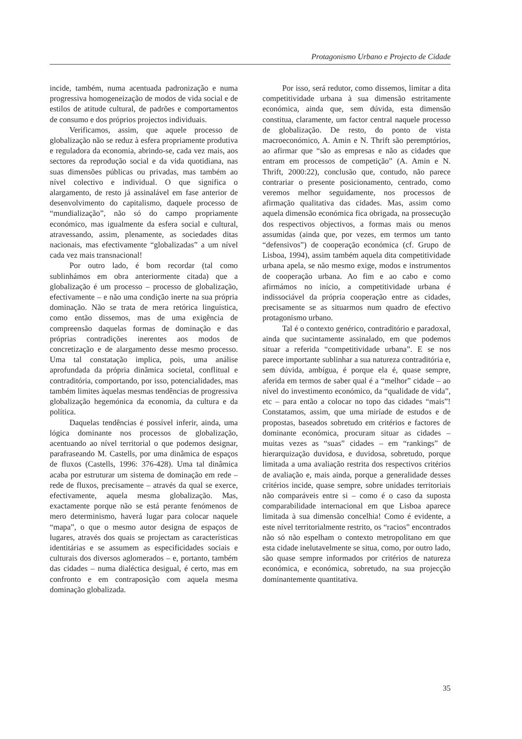Protagonismo Urbano e Projecto de Cidade
incide, também, numa acentuada padronização e numa progressiva homogeneização de modos de vida social e de estilos de atitude cultural, de padrões e comportamentos de consumo e dos próprios projectos individuais.
Verificamos, assim, que aquele processo de globalização não se reduz à esfera propriamente produtiva e reguladora da economia, abrindo-se, cada vez mais, aos sectores da reprodução social e da vida quotidiana, nas suas dimensões públicas ou privadas, mas também ao nível colectivo e individual. O que significa o alargamento, de resto já assinalável em fase anterior de desenvolvimento do capitalismo, daquele processo de “mundialização”, não só do campo propriamente económico, mas igualmente da esfera social e cultural, atravessando, assim, plenamente, as sociedades ditas nacionais, mas efectivamente “globalizadas” a um nível cada vez mais transnacional!
Por outro lado, é bom recordar (tal como sublinhámos em obra anteriormente citada) que a globalização é um processo – processo de globalização, efectivamente – e não uma condição inerte na sua própria dominação. Não se trata de mera retórica linguística, como então dissemos, mas de uma exigência de compreensão daquelas formas de dominação e das próprias contradições inerentes aos modos de concretização e de alargamento desse mesmo processo. Uma tal constatação implica, pois, uma análise aprofundada da própria dinâmica societal, conflitual e contraditória, comportando, por isso, potencialidades, mas também limites àquelas mesmas tendências de progressiva globalização hegemónica da economia, da cultura e da política.
Daquelas tendências é possível inferir, ainda, uma lógica dominante nos processos de globalização, acentuando ao nível territorial o que podemos designar, parafraseando M. Castells, por uma dinâmica de espaços de fluxos (Castells, 1996: 376-428). Uma tal dinâmica acaba por estruturar um sistema de dominação em rede – rede de fluxos, precisamente – através da qual se exerce, efectivamente, aquela mesma globalização. Mas, exactamente porque não se está perante fenómenos de mero determinismo, haverá lugar para colocar naquele “mapa”, o que o mesmo autor designa de espaços de lugares, através dos quais se projectam as características identitárias e se assumem as especificidades sociais e culturais dos diversos aglomerados – e, portanto, também das cidades – numa dialéctica desigual, é certo, mas em confronto e em contraposição com aquela mesma dominação globalizada.
Por isso, será redutor, como dissemos, limitar a dita competitividade urbana à sua dimensão estritamente económica, ainda que, sem dúvida, esta dimensão constitua, claramente, um factor central naquele processo de globalização. De resto, do ponto de vista macroeconómico, A. Amin e N. Thrift são peremptórios, ao afirmar que “são as empresas e não as cidades que entram em processos de competição” (A. Amin e N. Thrift, 2000:22), conclusão que, contudo, não parece contrariar o presente posicionamento, centrado, como veremos melhor seguidamente, nos processos de afirmação qualitativa das cidades. Mas, assim como aquela dimensão económica fica obrigada, na prossecução dos respectivos objectivos, a formas mais ou menos assumidas (ainda que, por vezes, em termos um tanto “defensivos”) de cooperação económica (cf. Grupo de Lisboa, 1994), assim também aquela dita competitividade urbana apela, se não mesmo exige, modos e instrumentos de cooperação urbana. Ao fim e ao cabo e como afirmámos no início, a competitividade urbana é indissociável da própria cooperação entre as cidades, precisamente se as situarmos num quadro de efectivo protagonismo urbano.
Tal é o contexto genérico, contraditório e paradoxal, ainda que sucintamente assinalado, em que podemos situar a referida “competitividade urbana”. E se nos parece importante sublinhar a sua natureza contraditória e, sem dúvida, ambígua, é porque ela é, quase sempre, aferida em termos de saber qual é a “melhor” cidade – ao nível do investimento económico, da “qualidade de vida”, etc – para então a colocar no topo das cidades “mais”! Constatamos, assim, que uma miríade de estudos e de propostas, baseados sobretudo em critérios e factores de dominante económica, procuram situar as cidades – muitas vezes as “suas” cidades – em “rankings” de hierarquização duvidosa, e duvidosa, sobretudo, porque limitada a uma avaliação restrita dos respectivos critérios de avaliação e, mais ainda, porque a generalidade desses critérios incide, quase sempre, sobre unidades territoriais não comparáveis entre si – como é o caso da suposta comparabilidade internacional em que Lisboa aparece limitada à sua dimensão concelhia! Como é evidente, a este nível territorialmente restrito, os “racios” encontrados não só não espelham o contexto metropolitano em que esta cidade inelutavelmente se situa, como, por outro lado, são quase sempre informados por critérios de natureza económica, e económica, sobretudo, na sua projecção dominantemente quantitativa.
35